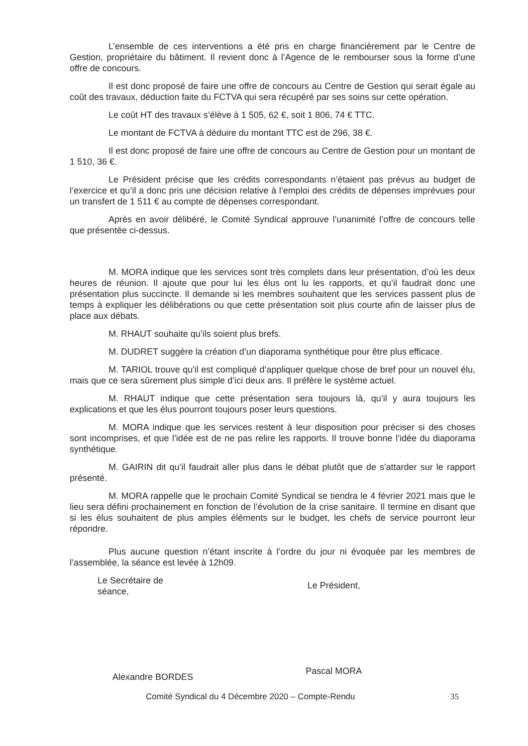L’ensemble de ces interventions a été pris en charge financièrement par le Centre de Gestion, propriétaire du bâtiment. Il revient donc à l’Agence de le rembourser sous la forme d’une offre de concours.
Il est donc proposé de faire une offre de concours au Centre de Gestion qui serait égale au coût des travaux, déduction faite du FCTVA qui sera récupéré par ses soins sur cette opération.
Le coût HT des travaux s’élève à 1 505, 62 €, soit 1 806, 74 € TTC.
Le montant de FCTVA à déduire du montant TTC est de 296, 38 €.
Il est donc proposé de faire une offre de concours au Centre de Gestion pour un montant de 1 510, 36 €.
Le Président précise que les crédits correspondants n’étaient pas prévus au budget de l’exercice et qu’il a donc pris une décision relative à l’emploi des crédits de dépenses imprévues pour un transfert de 1 511 € au compte de dépenses correspondant.
Après en avoir délibéré, le Comité Syndical approuve l’unanimité l’offre de concours telle que présentée ci-dessus.
M. MORA indique que les services sont très complets dans leur présentation, d’où les deux heures de réunion. Il ajoute que pour lui les élus ont lu les rapports, et qu’il faudrait donc une présentation plus succincte. Il demande si les membres souhaitent que les services passent plus de temps à expliquer les délibérations ou que cette présentation soit plus courte afin de laisser plus de place aux débats.
M. RHAUT souhaite qu’ils soient plus brefs.
M. DUDRET suggère la création d’un diaporama synthétique pour être plus efficace.
M. TARIOL trouve qu'il est compliqué d’appliquer quelque chose de bref pour un nouvel élu, mais que ce sera sûrement plus simple d’ici deux ans. Il préfère le système actuel.
M. RHAUT indique que cette présentation sera toujours là, qu’il y aura toujours les explications et que les élus pourront toujours poser leurs questions.
M. MORA indique que les services restent à leur disposition pour préciser si des choses sont incomprises, et que l’idée est de ne pas relire les rapports. Il trouve bonne l’idée du diaporama synthétique.
M. GAIRIN dit qu’il faudrait aller plus dans le débat plutôt que de s'attarder sur le rapport présenté.
M. MORA rappelle que le prochain Comité Syndical se tiendra le 4 février 2021 mais que le lieu sera défini prochainement en fonction de l’évolution de la crise sanitaire. Il termine en disant que si les élus souhaitent de plus amples éléments sur le budget, les chefs de service pourront leur répondre.
Plus aucune question n’étant inscrite à l’ordre du jour ni évoquée par les membres de l’assemblée, la séance est levée à 12h09.
Le Secrétaire de séance,
Alexandre BORDES
Le Président,
Pascal MORA
Comité Syndical du 4 Décembre 2020 – Compte-Rendu 35